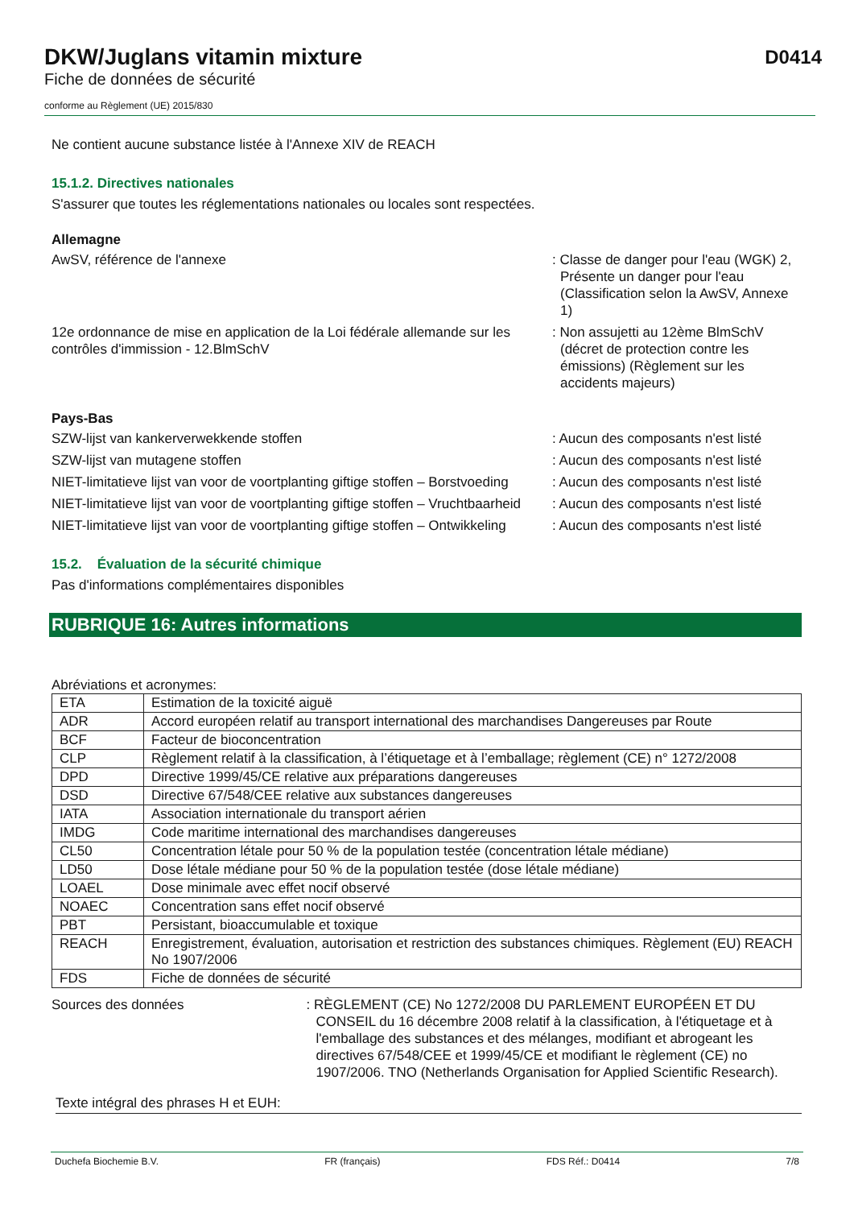DKW/Juglans vitamin mixture
Fiche de données de sécurité
D0414
conforme au Règlement (UE) 2015/830
Ne contient aucune substance listée à l'Annexe XIV de REACH
15.1.2. Directives nationales
S'assurer que toutes les réglementations nationales ou locales sont respectées.
Allemagne
AwSV, référence de l'annexe : Classe de danger pour l'eau (WGK) 2, Présente un danger pour l'eau (Classification selon la AwSV, Annexe 1)
12e ordonnance de mise en application de la Loi fédérale allemande sur les contrôles d'immission - 12.BlmSchV
: Non assujetti au 12ème BlmSchV (décret de protection contre les émissions) (Règlement sur les accidents majeurs)
Pays-Bas
SZW-lijst van kankerverwekkende stoffen : Aucun des composants n'est listé
SZW-lijst van mutagene stoffen : Aucun des composants n'est listé
NIET-limitatieve lijst van voor de voortplanting giftige stoffen – Borstvoeding
: Aucun des composants n'est listé
NIET-limitatieve lijst van voor de voortplanting giftige stoffen – Vruchtbaarheid
: Aucun des composants n'est listé
NIET-limitatieve lijst van voor de voortplanting giftige stoffen – Ontwikkeling
: Aucun des composants n'est listé
15.2. Évaluation de la sécurité chimique
Pas d'informations complémentaires disponibles
RUBRIQUE 16: Autres informations
Abréviations et acronymes:
| ETA | Estimation de la toxicité aiguë |
| ADR | Accord européen relatif au transport international des marchandises Dangereuses par Route |
| BCF | Facteur de bioconcentration |
| CLP | Règlement relatif à la classification, à l’étiquetage et à l’emballage; règlement (CE) n° 1272/2008 |
| DPD | Directive 1999/45/CE relative aux préparations dangereuses |
| DSD | Directive 67/548/CEE relative aux substances dangereuses |
| IATA | Association internationale du transport aérien |
| IMDG | Code maritime international des marchandises dangereuses |
| CL50 | Concentration létale pour 50 % de la population testée (concentration létale médiane) |
| LD50 | Dose létale médiane pour 50 % de la population testée (dose létale médiane) |
| LOAEL | Dose minimale avec effet nocif observé |
| NOAEC | Concentration sans effet nocif observé |
| PBT | Persistant, bioaccumulable et toxique |
| REACH | Enregistrement, évaluation, autorisation et restriction des substances chimiques. Règlement (EU) REACH No 1907/2006 |
| FDS | Fiche de données de sécurité |
Sources des données : RÈGLEMENT (CE) No 1272/2008 DU PARLEMENT EUROPÉEN ET DU CONSEIL du 16 décembre 2008 relatif à la classification, à l'étiquetage et à l'emballage des substances et des mélanges, modifiant et abrogeant les directives 67/548/CEE et 1999/45/CE et modifiant le règlement (CE) no 1907/2006. TNO (Netherlands Organisation for Applied Scientific Research).
Texte intégral des phrases H et EUH:
Duchefa Biochemie B.V. FR (français) FDS Réf.: D0414 7/8